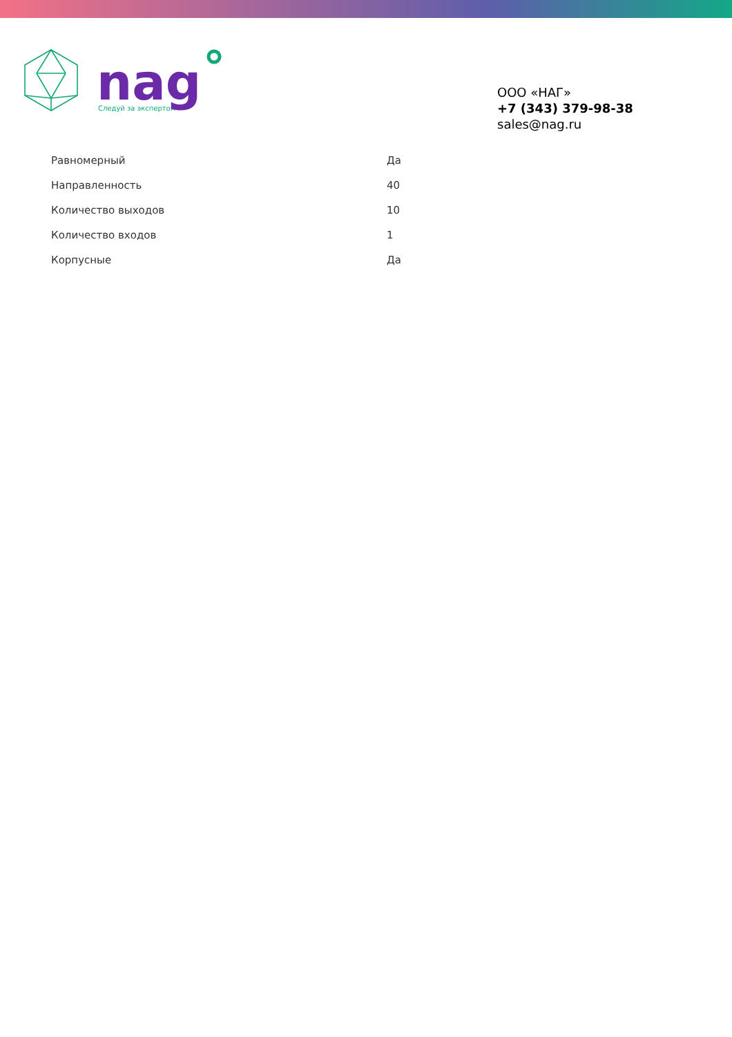Следуй за экспертом
nag
ООО «НАГ»
+7 (343) 379-98-38
sales@nag.ru
| Равномерный | Да |
| Направленность | 40 |
| Количество выходов | 10 |
| Количество входов | 1 |
| Корпусные | Да |